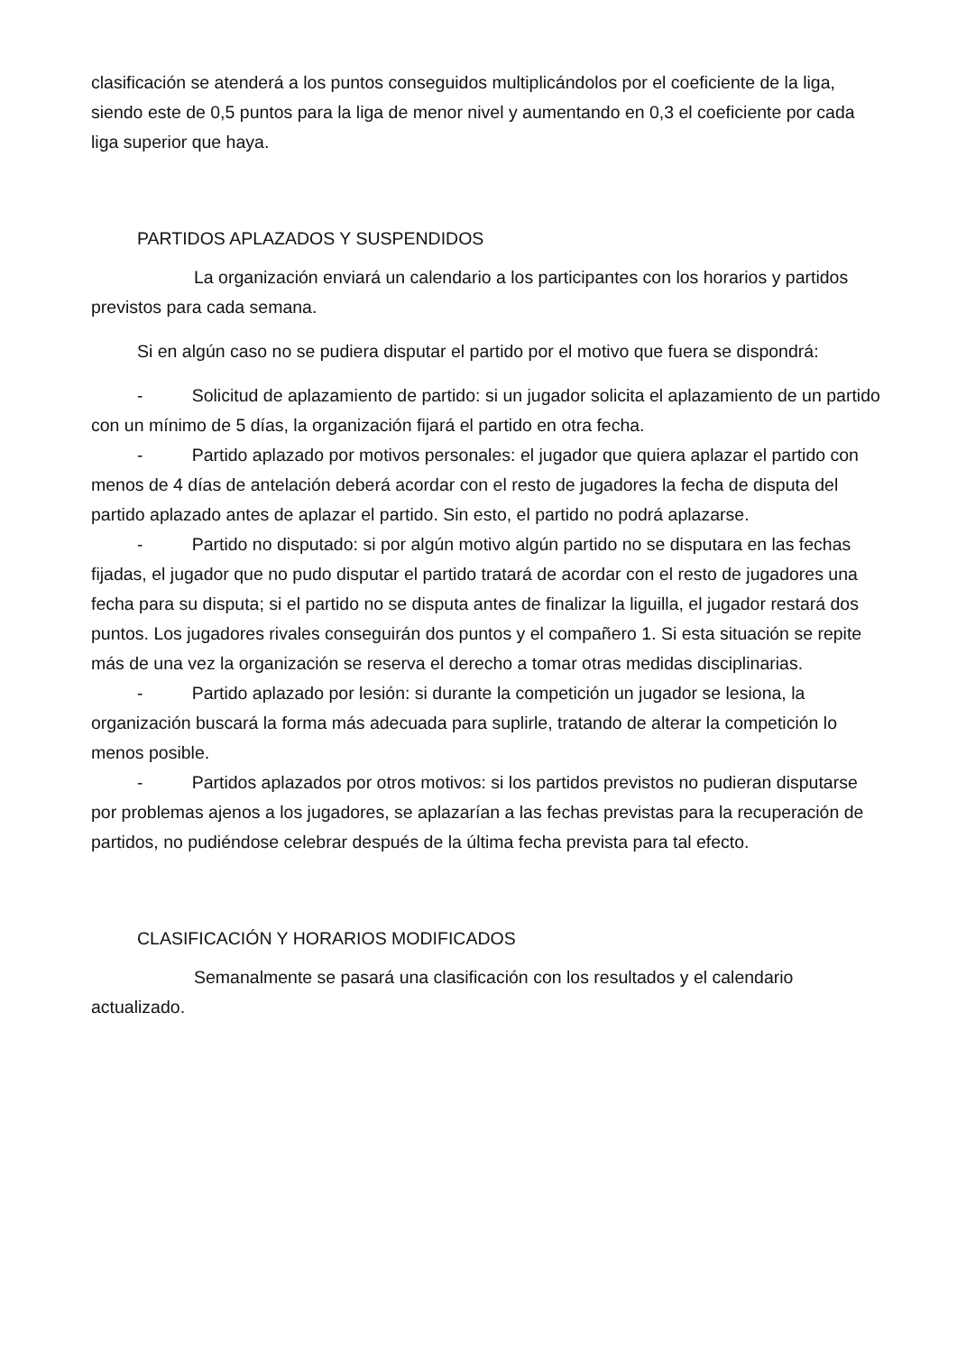clasificación se atenderá a los puntos conseguidos multiplicándolos por el coeficiente de la liga, siendo este de 0,5 puntos para la liga de menor nivel y aumentando en 0,3 el coeficiente por cada liga superior que haya.
PARTIDOS APLAZADOS Y SUSPENDIDOS
La organización enviará un calendario a los participantes con los horarios y partidos previstos para cada semana.
Si en algún caso no se pudiera disputar el partido por el motivo que fuera se dispondrá:
- Solicitud de aplazamiento de partido: si un jugador solicita el aplazamiento de un partido con un mínimo de 5 días, la organización fijará el partido en otra fecha.
- Partido aplazado por motivos personales: el jugador que quiera aplazar el partido con menos de 4 días de antelación deberá acordar con el resto de jugadores la fecha de disputa del partido aplazado antes de aplazar el partido. Sin esto, el partido no podrá aplazarse.
- Partido no disputado: si por algún motivo algún partido no se disputara en las fechas fijadas, el jugador que no pudo disputar el partido tratará de acordar con el resto de jugadores una fecha para su disputa; si el partido no se disputa antes de finalizar la liguilla, el jugador restará dos puntos. Los jugadores rivales conseguirán dos puntos y el compañero 1. Si esta situación se repite más de una vez la organización se reserva el derecho a tomar otras medidas disciplinarias.
- Partido aplazado por lesión: si durante la competición un jugador se lesiona, la organización buscará la forma más adecuada para suplirle, tratando de alterar la competición lo menos posible.
- Partidos aplazados por otros motivos: si los partidos previstos no pudieran disputarse por problemas ajenos a los jugadores, se aplazarían a las fechas previstas para la recuperación de partidos, no pudiéndose celebrar después de la última fecha prevista para tal efecto.
CLASIFICACIÓN Y HORARIOS MODIFICADOS
Semanalmente se pasará una clasificación con los resultados y el calendario actualizado.